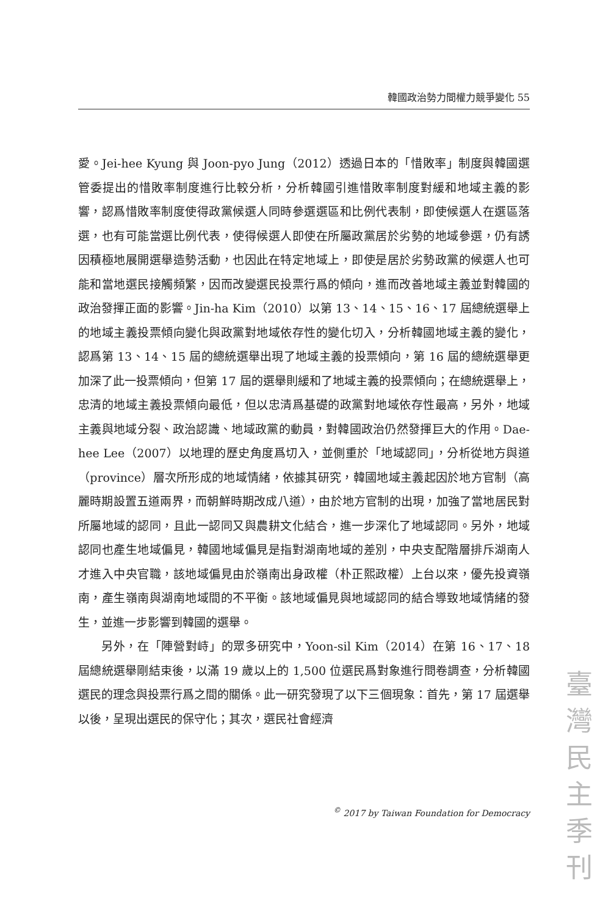韓國政治勢力間權力競爭變化 55
愛。Jei-hee Kyung 與 Joon-pyo Jung（2012）透過日本的「惜敗率」制度與韓國選管委提出的惜敗率制度進行比較分析，分析韓國引進惜敗率制度對緩和地域主義的影響，認爲惜敗率制度使得政黨候選人同時參選選區和比例代表制，即使候選人在選區落選，也有可能當選比例代表，使得候選人即使在所屬政黨居於劣勢的地域參選，仍有誘因積極地展開選舉造勢活動，也因此在特定地域上，即使是居於劣勢政黨的候選人也可能和當地選民接觸頻繁，因而改變選民投票行爲的傾向，進而改善地域主義並對韓國的政治發揮正面的影響。Jin-ha Kim（2010）以第 13、14、15、16、17 屆總統選舉上的地域主義投票傾向變化與政黨對地域依存性的變化切入，分析韓國地域主義的變化，認爲第 13、14、15 屆的總統選舉出現了地域主義的投票傾向，第 16 屆的總統選舉更加深了此一投票傾向，但第 17 屆的選舉則緩和了地域主義的投票傾向；在總統選舉上，忠清的地域主義投票傾向最低，但以忠清爲基礎的政黨對地域依存性最高，另外，地域主義與地域分裂、政治認識、地域政黨的動員，對韓國政治仍然發揮巨大的作用。Dae-hee Lee（2007）以地理的歷史角度爲切入，並側重於「地域認同」，分析從地方與道（province）層次所形成的地域情緒，依據其研究，韓國地域主義起因於地方官制（高麗時期設置五道兩界，而朝鮮時期改成八道），由於地方官制的出現，加強了當地居民對所屬地域的認同，且此一認同又與農耕文化結合，進一步深化了地域認同。另外，地域認同也產生地域偏見，韓國地域偏見是指對湖南地域的差別，中央支配階層排斥湖南人才進入中央官職，該地域偏見由於嶺南出身政權（朴正熙政權）上台以來，優先投資嶺南，產生嶺南與湖南地域間的不平衡。該地域偏見與地域認同的結合導致地域情緒的發生，並進一步影響到韓國的選舉。
另外，在「陣營對峙」的眾多研究中，Yoon-sil Kim（2014）在第 16、17、18 屆總統選舉剛結束後，以滿 19 歲以上的 1,500 位選民爲對象進行問卷調查，分析韓國選民的理念與投票行爲之間的關係。此一研究發現了以下三個現象：首先，第 17 屆選舉以後，呈現出選民的保守化；其次，選民社會經濟
<sup>©</sup> 2017 by Taiwan Foundation for Democracy
臺 灣 民 主 季 刊